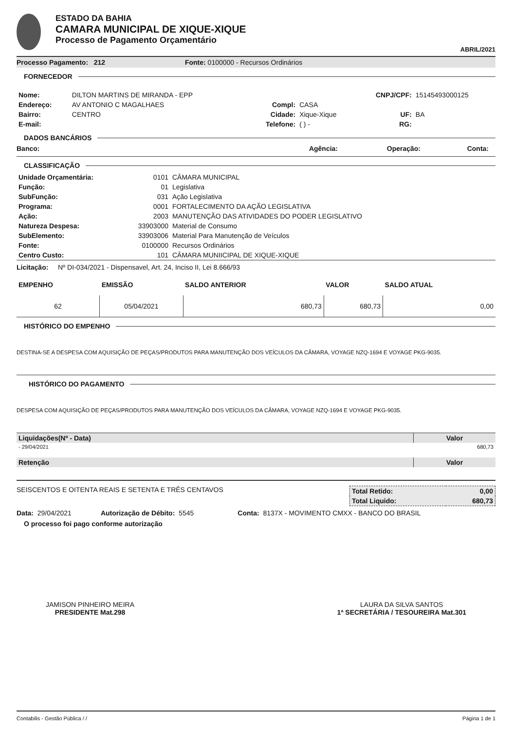ESTADO DA BAHIA
CAMARA MUNICIPAL DE XIQUE-XIQUE
Processo de Pagamento Orçamentário
ABRIL/2021
Processo Pagamento: 212 Fonte: 0100000 - Recursos Ordinários
FORNECEDOR
| Nome: | DILTON MARTINS DE MIRANDA - EPP | | | CNPJ/CPF: | 15145493000125 |
| Endereço: | AV ANTONIO C MAGALHAES | Compl: | CASA | | |
| Bairro: | CENTRO | Cidade: | Xique-Xique | UF: | BA |
| E-mail: | | Telefone: | ( ) - | RG: | |
DADOS BANCÁRIOS
Banco: Agência: Operação: Conta:
CLASSIFICAÇÃO
| Unidade Orçamentária: | 0101 | CÂMARA MUNICIPAL |
| Função: | 01 | Legislativa |
| SubFunção: | 031 | Ação Legislativa |
| Programa: | 0001 | FORTALECIMENTO DA AÇÃO LEGISLATIVA |
| Ação: | 2003 | MANUTENÇÃO DAS ATIVIDADES DO PODER LEGISLATIVO |
| Natureza Despesa: | 33903000 | Material de Consumo |
| SubElemento: | 33903006 | Material Para Manutenção de Veículos |
| Fonte: | 0100000 | Recursos Ordinários |
| Centro Custo: | 101 | CÂMARA MUNIICIPAL DE XIQUE-XIQUE |
Licitação: Nº DI-034/2021 - Dispensavel, Art. 24, Inciso II, Lei 8.666/93
| EMPENHO | EMISSÃO | SALDO ANTERIOR | VALOR | SALDO ATUAL |
| 62 | 05/04/2021 | 680,73 | 680,73 | 0,00 |
HISTÓRICO DO EMPENHO
DESTINA-SE A DESPESA COM AQUISIÇÃO DE PEÇAS/PRODUTOS PARA MANUTENÇÃO DOS VEÍCULOS DA CÂMARA, VOYAGE NZQ-1694 E VOYAGE PKG-9035.
HISTÓRICO DO PAGAMENTO
DESPESA COM AQUISIÇÃO DE PEÇAS/PRODUTOS PARA MANUTENÇÃO DOS VEÍCULOS DA CÂMARA, VOYAGE NZQ-1694 E VOYAGE PKG-9035.
| Liquidações(Nº - Data) | Valor |
| - 29/04/2021 | 680,73 |
| Retenção | Valor |
SEISCENTOS E OITENTA REAIS E SETENTA E TRÊS CENTAVOS
| Total Retido: | 0,00 |
| Total Liquido: | 680,73 |
Data: 29/04/2021 Autorização de Débito: 5545 Conta: 8137X - MOVIMENTO CMXX - BANCO DO BRASIL
O processo foi pago conforme autorização
JAMISON PINHEIRO MEIRA
PRESIDENTE Mat.298
LAURA DA SILVA SANTOS
1ª SECRETÁRIA / TESOUREIRA Mat.301
Contabilis - Gestão Pública / / Página 1 de 1